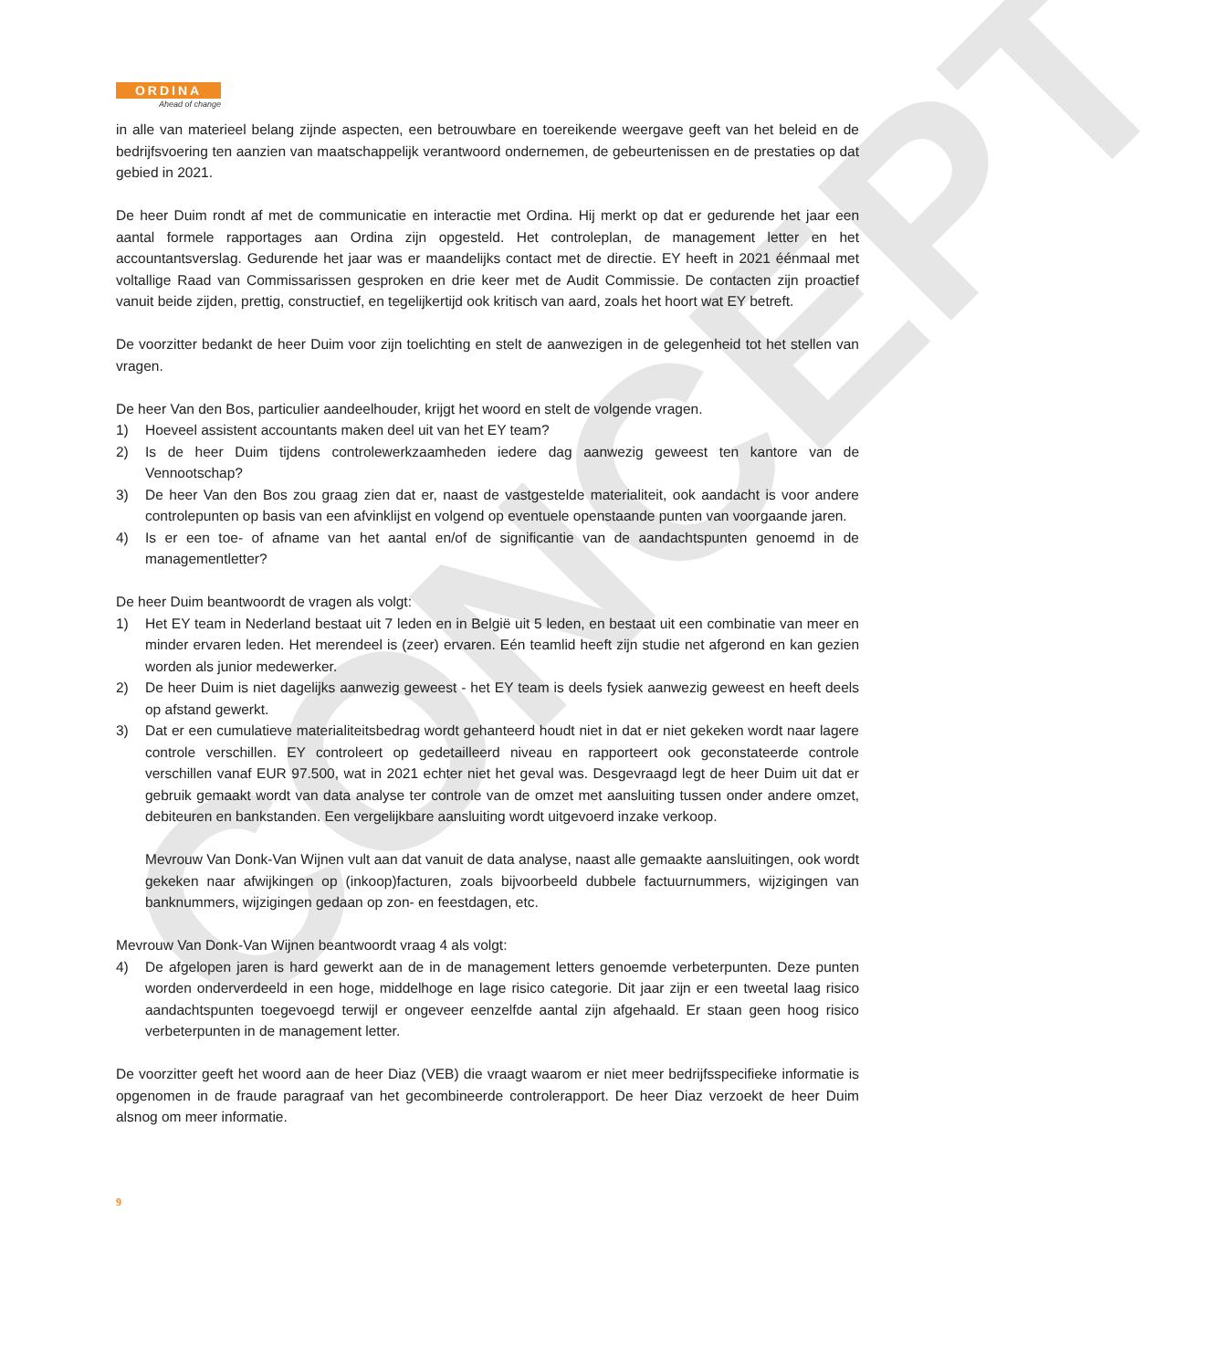CONCEPT
ORDINA
Ahead of change
in alle van materieel belang zijnde aspecten, een betrouwbare en toereikende weergave geeft van het beleid en de bedrijfsvoering ten aanzien van maatschappelijk verantwoord ondernemen, de gebeurtenissen en de prestaties op dat gebied in 2021.
De heer Duim rondt af met de communicatie en interactie met Ordina. Hij merkt op dat er gedurende het jaar een aantal formele rapportages aan Ordina zijn opgesteld. Het controleplan, de management letter en het accountantsverslag. Gedurende het jaar was er maandelijks contact met de directie. EY heeft in 2021 éénmaal met voltallige Raad van Commissarissen gesproken en drie keer met de Audit Commissie. De contacten zijn proactief vanuit beide zijden, prettig, constructief, en tegelijkertijd ook kritisch van aard, zoals het hoort wat EY betreft.
De voorzitter bedankt de heer Duim voor zijn toelichting en stelt de aanwezigen in de gelegenheid tot het stellen van vragen.
De heer Van den Bos, particulier aandeelhouder, krijgt het woord en stelt de volgende vragen.
1) Hoeveel assistent accountants maken deel uit van het EY team?
2) Is de heer Duim tijdens controlewerkzaamheden iedere dag aanwezig geweest ten kantore van de Vennootschap?
3) De heer Van den Bos zou graag zien dat er, naast de vastgestelde materialiteit, ook aandacht is voor andere controlepunten op basis van een afvinklijst en volgend op eventuele openstaande punten van voorgaande jaren.
4) Is er een toe- of afname van het aantal en/of de significantie van de aandachtspunten genoemd in de managementletter?
De heer Duim beantwoordt de vragen als volgt:
1) Het EY team in Nederland bestaat uit 7 leden en in België uit 5 leden, en bestaat uit een combinatie van meer en minder ervaren leden. Het merendeel is (zeer) ervaren. Eén teamlid heeft zijn studie net afgerond en kan gezien worden als junior medewerker.
2) De heer Duim is niet dagelijks aanwezig geweest - het EY team is deels fysiek aanwezig geweest en heeft deels op afstand gewerkt.
3) Dat er een cumulatieve materialiteitsbedrag wordt gehanteerd houdt niet in dat er niet gekeken wordt naar lagere controle verschillen. EY controleert op gedetailleerd niveau en rapporteert ook geconstateerde controle verschillen vanaf EUR 97.500, wat in 2021 echter niet het geval was. Desgevraagd legt de heer Duim uit dat er gebruik gemaakt wordt van data analyse ter controle van de omzet met aansluiting tussen onder andere omzet, debiteuren en bankstanden. Een vergelijkbare aansluiting wordt uitgevoerd inzake verkoop.
Mevrouw Van Donk-Van Wijnen vult aan dat vanuit de data analyse, naast alle gemaakte aansluitingen, ook wordt gekeken naar afwijkingen op (inkoop)facturen, zoals bijvoorbeeld dubbele factuurnummers, wijzigingen van banknummers, wijzigingen gedaan op zon- en feestdagen, etc.
Mevrouw Van Donk-Van Wijnen beantwoordt vraag 4 als volgt:
4) De afgelopen jaren is hard gewerkt aan de in de management letters genoemde verbeterpunten. Deze punten worden onderverdeeld in een hoge, middelhoge en lage risico categorie. Dit jaar zijn er een tweetal laag risico aandachtspunten toegevoegd terwijl er ongeveer eenzelfde aantal zijn afgehaald. Er staan geen hoog risico verbeterpunten in de management letter.
De voorzitter geeft het woord aan de heer Diaz (VEB) die vraagt waarom er niet meer bedrijfsspecifieke informatie is opgenomen in de fraude paragraaf van het gecombineerde controlerapport. De heer Diaz verzoekt de heer Duim alsnog om meer informatie.
9